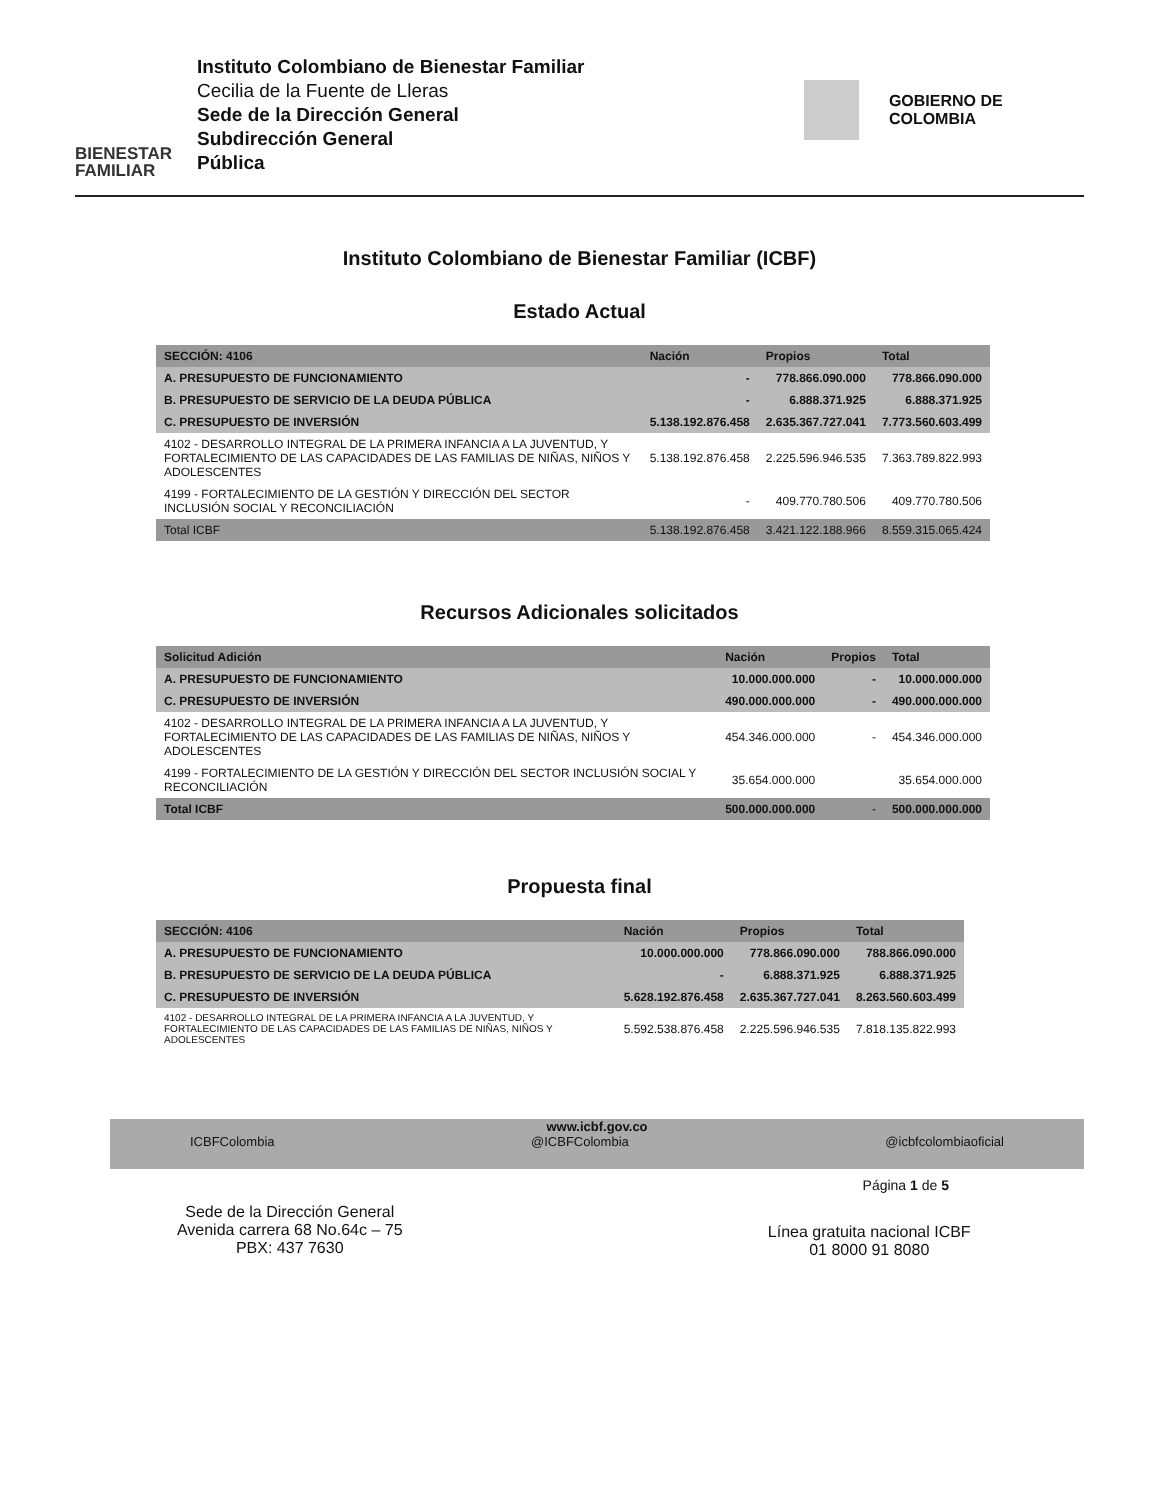BIENESTAR FAMILIAR
Instituto Colombiano de Bienestar Familiar
Cecilia de la Fuente de Lleras
Sede de la Dirección General
Subdirección General
Pública
GOBIERNO DE COLOMBIA
Instituto Colombiano de Bienestar Familiar (ICBF)
Estado Actual
| SECCIÓN: 4106 | Nación | Propios | Total |
| --- | --- | --- | --- |
| A. PRESUPUESTO DE FUNCIONAMIENTO | - | 778.866.090.000 | 778.866.090.000 |
| B. PRESUPUESTO DE SERVICIO DE LA DEUDA PÚBLICA | - | 6.888.371.925 | 6.888.371.925 |
| C. PRESUPUESTO DE INVERSIÓN | 5.138.192.876.458 | 2.635.367.727.041 | 7.773.560.603.499 |
| 4102 - DESARROLLO INTEGRAL DE LA PRIMERA INFANCIA A LA JUVENTUD, Y FORTALECIMIENTO DE LAS CAPACIDADES DE LAS FAMILIAS DE NIÑAS, NIÑOS Y ADOLESCENTES | 5.138.192.876.458 | 2.225.596.946.535 | 7.363.789.822.993 |
| 4199 - FORTALECIMIENTO DE LA GESTIÓN Y DIRECCIÓN DEL SECTOR INCLUSIÓN SOCIAL Y RECONCILIACIÓN | - | 409.770.780.506 | 409.770.780.506 |
| Total ICBF | 5.138.192.876.458 | 3.421.122.188.966 | 8.559.315.065.424 |
Recursos Adicionales solicitados
| Solicitud Adición | Nación | Propios | Total |
| --- | --- | --- | --- |
| A. PRESUPUESTO DE FUNCIONAMIENTO | 10.000.000.000 | - | 10.000.000.000 |
| C. PRESUPUESTO DE INVERSIÓN | 490.000.000.000 | - | 490.000.000.000 |
| 4102 - DESARROLLO INTEGRAL DE LA PRIMERA INFANCIA A LA JUVENTUD, Y FORTALECIMIENTO DE LAS CAPACIDADES DE LAS FAMILIAS DE NIÑAS, NIÑOS Y ADOLESCENTES | 454.346.000.000 | - | 454.346.000.000 |
| 4199 - FORTALECIMIENTO DE LA GESTIÓN Y DIRECCIÓN DEL SECTOR INCLUSIÓN SOCIAL Y RECONCILIACIÓN | 35.654.000.000 | | 35.654.000.000 |
| Total ICBF | 500.000.000.000 | - | 500.000.000.000 |
Propuesta final
| SECCIÓN: 4106 | Nación | Propios | Total |
| --- | --- | --- | --- |
| A. PRESUPUESTO DE FUNCIONAMIENTO | 10.000.000.000 | 778.866.090.000 | 788.866.090.000 |
| B. PRESUPUESTO DE SERVICIO DE LA DEUDA PÚBLICA | - | 6.888.371.925 | 6.888.371.925 |
| C. PRESUPUESTO DE INVERSIÓN | 5.628.192.876.458 | 2.635.367.727.041 | 8.263.560.603.499 |
| 4102 - DESARROLLO INTEGRAL DE LA PRIMERA INFANCIA A LA JUVENTUD, Y FORTALECIMIENTO DE LAS CAPACIDADES DE LAS FAMILIAS DE NIÑAS, NIÑOS Y ADOLESCENTES | 5.592.538.876.458 | 2.225.596.946.535 | 7.818.135.822.993 |
www.icbf.gov.co
ICBFColombia @ICBFColombia @icbfcolombiaoficial
Página 1 de 5
Sede de la Dirección General
Avenida carrera 68 No.64c – 75
PBX: 437 7630
Línea gratuita nacional ICBF
01 8000 91 8080